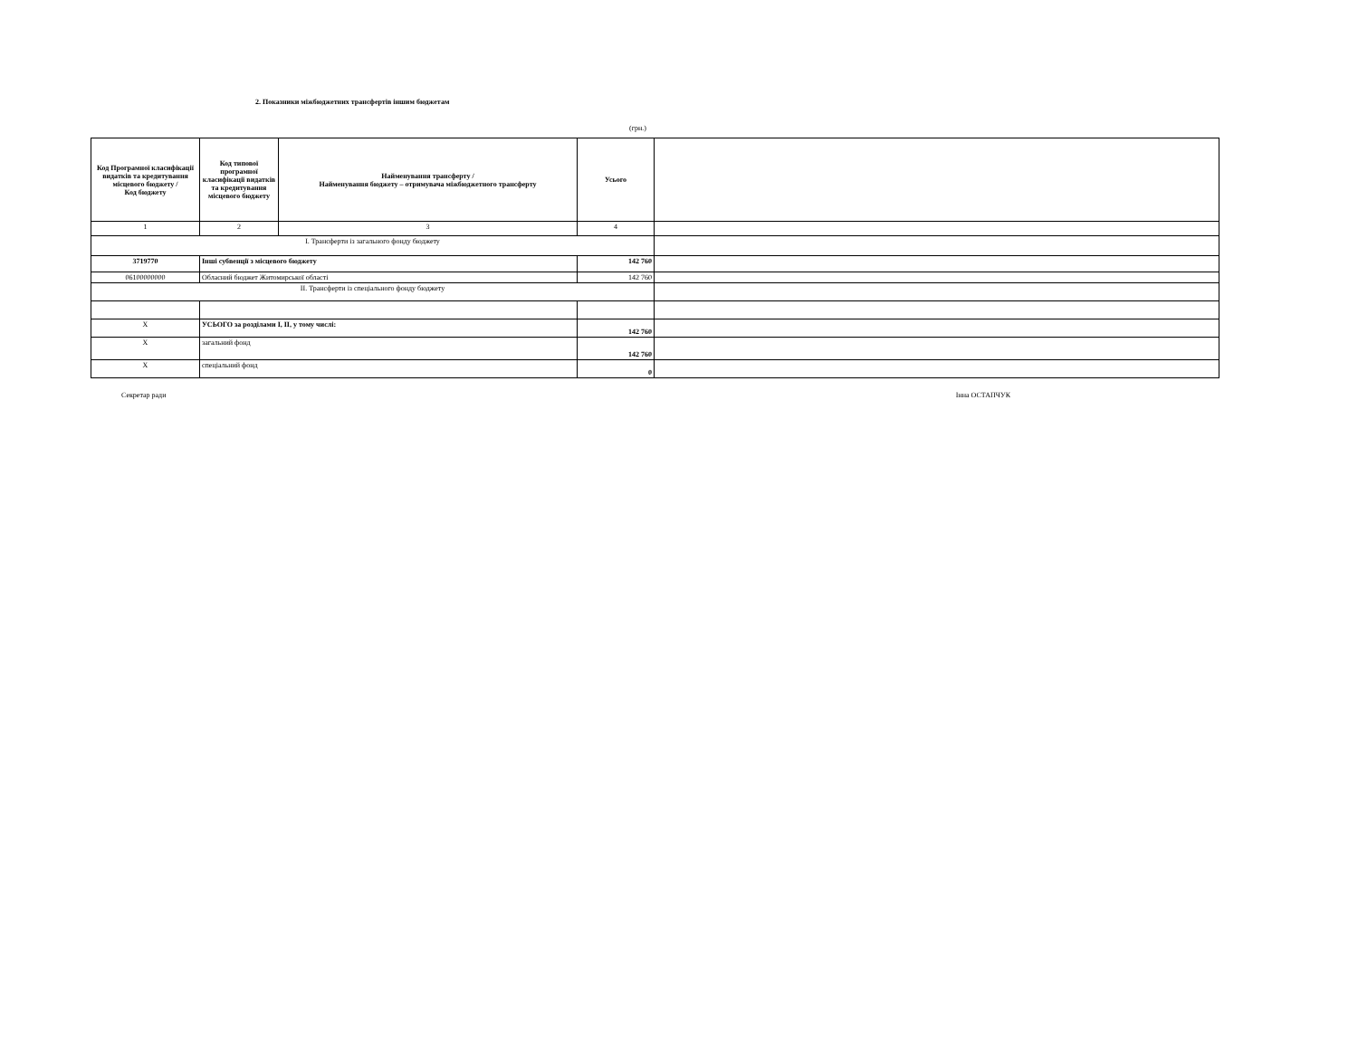2. Показники міжбюджетних трансфертів іншим бюджетам
(грн.)
| Код Програмної класифікації видатків та кредитування місцевого бюджету / Код бюджету | Код типової програмної класифікації видатків та кредитування місцевого бюджету | Найменування трансферту / Найменування бюджету – отримувача міжбюджетного трансферту | Усього | |
| --- | --- | --- | --- | --- |
| 1 | 2 | 3 | 4 | |
| I. Трансферти із загального фонду бюджету | | | | |
| 3719770 | Інші субвенції з місцевого бюджету | | 142 760 | |
| 06100000000 | Обласний бюджет Житомирської області | | 142 760 | |
| II. Трансферти із спеціального фонду бюджету | | | | |
| X | УСЬОГО за розділами I, II, у тому числі: | | 142 760 | |
| X | загальний фонд | | 142 760 | |
| X | спеціальний фонд | | 0 | |
Секретар ради Інна ОСТАПЧУК